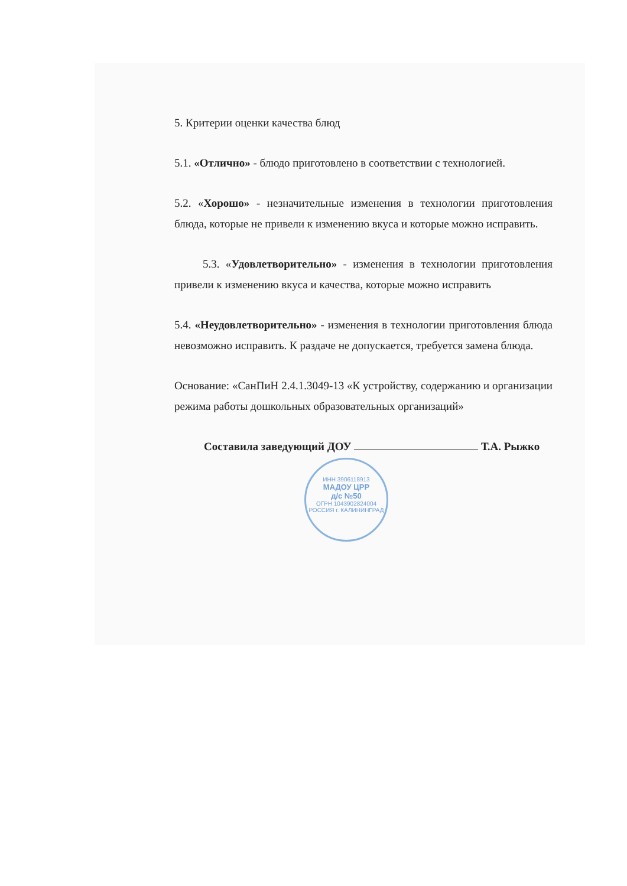5. Критерии оценки качества блюд
5.1. «Отлично» - блюдо приготовлено в соответствии с технологией.
5.2. «Хорошо» - незначительные изменения в технологии приготовления блюда, которые не привели к изменению вкуса и которые можно исправить.
5.3. «Удовлетворительно» - изменения в технологии приготовления привели к изменению вкуса и качества, которые можно исправить
5.4. «Неудовлетворительно» - изменения в технологии приготовления блюда невозможно исправить. К раздаче не допускается, требуется замена блюда.
Основание: «СанПиН 2.4.1.3049-13 «К устройству, содержанию и организации режима работы дошкольных образовательных организаций»
Составила заведующий ДОУ Т.А. Рыжко
ИНН 3906118913
МАДОУ ЦРР
д/с №50
ОГРН 1043902824004
РОССИЯ г. КАЛИНИНГРАД